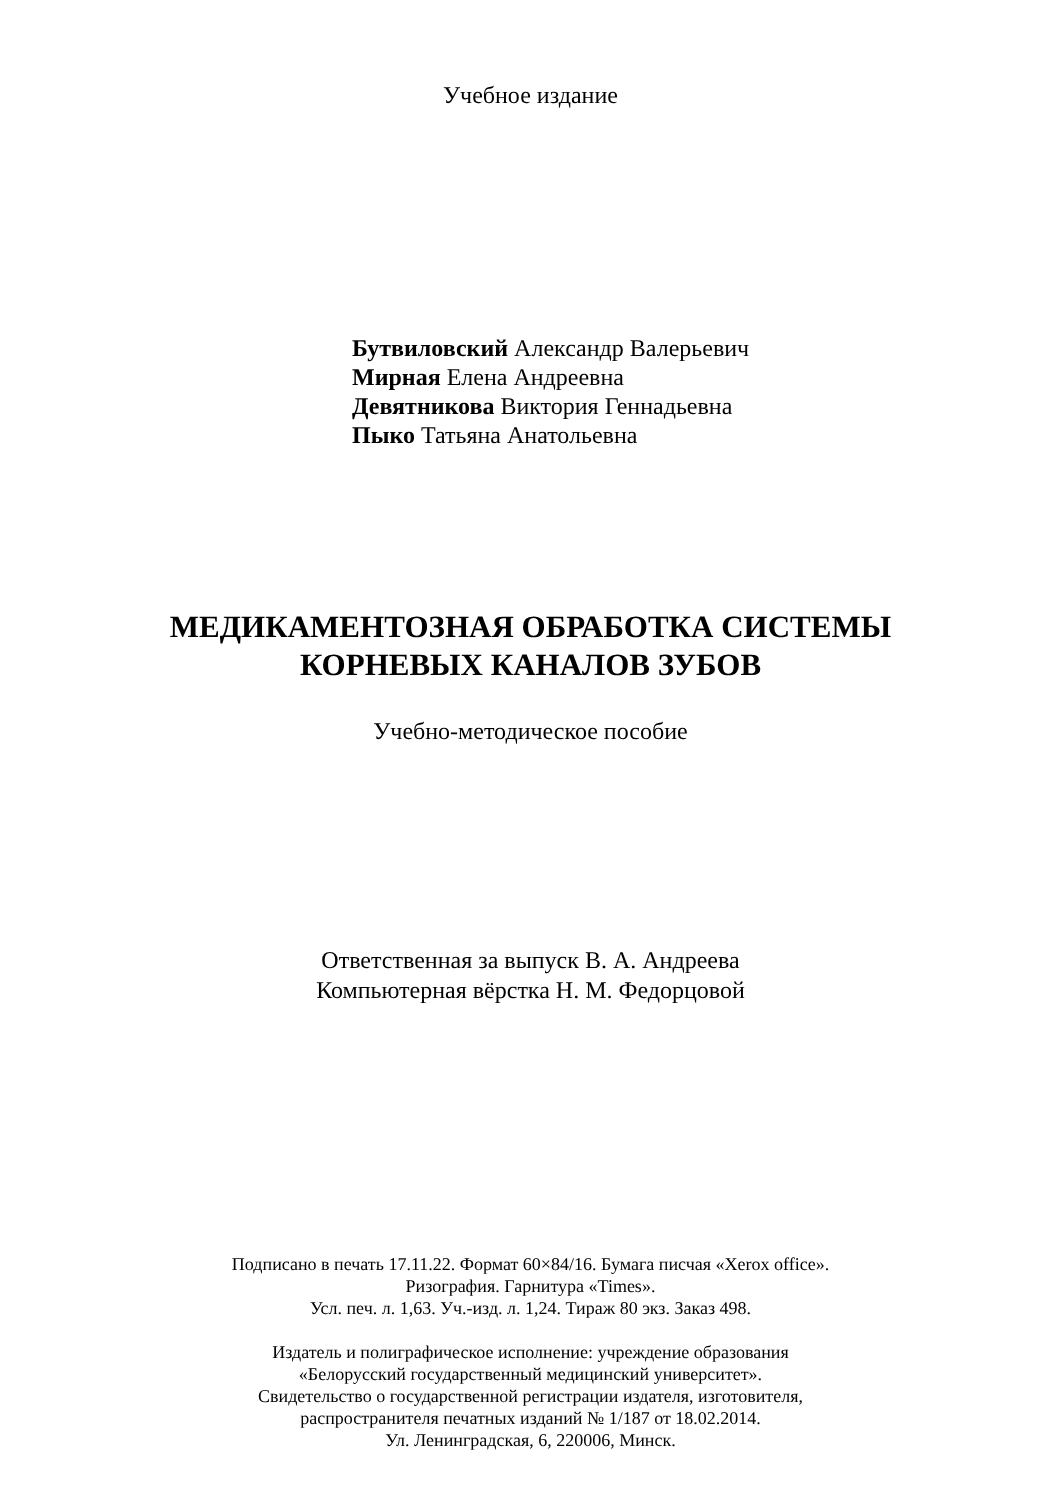Учебное издание
Бутвиловский Александр Валерьевич
Мирная Елена Андреевна
Девятникова Виктория Геннадьевна
Пыко Татьяна Анатольевна
МЕДИКАМЕНТОЗНАЯ ОБРАБОТКА СИСТЕМЫ
КОРНЕВЫХ КАНАЛОВ ЗУБОВ
Учебно-методическое пособие
Ответственная за выпуск В. А. Андреева
Компьютерная вёрстка Н. М. Федорцовой
Подписано в печать 17.11.22. Формат 60×84/16. Бумага писчая «Xerox office».
Ризография. Гарнитура «Times».
Усл. печ. л. 1,63. Уч.-изд. л. 1,24. Тираж 80 экз. Заказ 498.
Издатель и полиграфическое исполнение: учреждение образования
«Белорусский государственный медицинский университет».
Свидетельство о государственной регистрации издателя, изготовителя,
распространителя печатных изданий № 1/187 от 18.02.2014.
Ул. Ленинградская, 6, 220006, Минск.